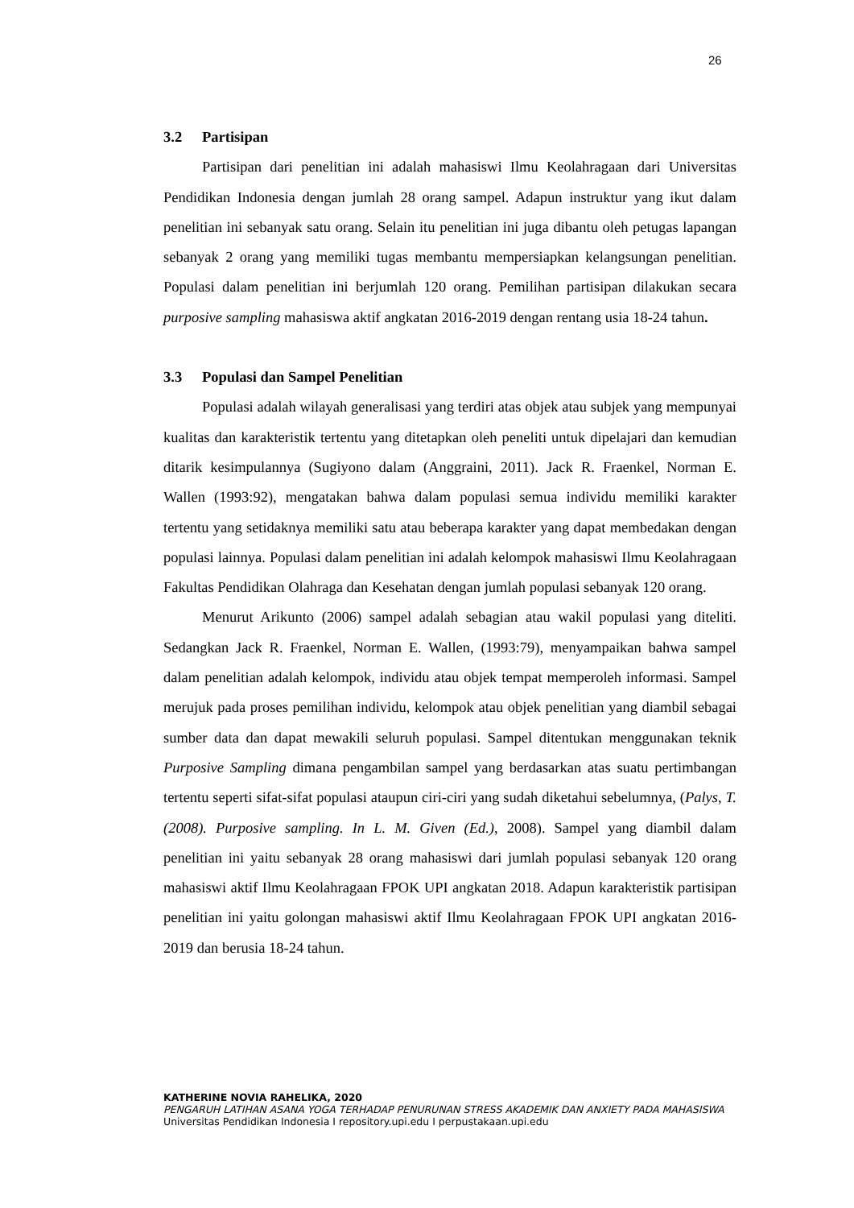26
3.2 Partisipan
Partisipan dari penelitian ini adalah mahasiswi Ilmu Keolahragaan dari Universitas Pendidikan Indonesia dengan jumlah 28 orang sampel. Adapun instruktur yang ikut dalam penelitian ini sebanyak satu orang. Selain itu penelitian ini juga dibantu oleh petugas lapangan sebanyak 2 orang yang memiliki tugas membantu mempersiapkan kelangsungan penelitian. Populasi dalam penelitian ini berjumlah 120 orang. Pemilihan partisipan dilakukan secara purposive sampling mahasiswa aktif angkatan 2016-2019 dengan rentang usia 18-24 tahun.
3.3 Populasi dan Sampel Penelitian
Populasi adalah wilayah generalisasi yang terdiri atas objek atau subjek yang mempunyai kualitas dan karakteristik tertentu yang ditetapkan oleh peneliti untuk dipelajari dan kemudian ditarik kesimpulannya (Sugiyono dalam (Anggraini, 2011). Jack R. Fraenkel, Norman E. Wallen (1993:92), mengatakan bahwa dalam populasi semua individu memiliki karakter tertentu yang setidaknya memiliki satu atau beberapa karakter yang dapat membedakan dengan populasi lainnya. Populasi dalam penelitian ini adalah kelompok mahasiswi Ilmu Keolahragaan Fakultas Pendidikan Olahraga dan Kesehatan dengan jumlah populasi sebanyak 120 orang.
Menurut Arikunto (2006) sampel adalah sebagian atau wakil populasi yang diteliti. Sedangkan Jack R. Fraenkel, Norman E. Wallen, (1993:79), menyampaikan bahwa sampel dalam penelitian adalah kelompok, individu atau objek tempat memperoleh informasi. Sampel merujuk pada proses pemilihan individu, kelompok atau objek penelitian yang diambil sebagai sumber data dan dapat mewakili seluruh populasi. Sampel ditentukan menggunakan teknik Purposive Sampling dimana pengambilan sampel yang berdasarkan atas suatu pertimbangan tertentu seperti sifat-sifat populasi ataupun ciri-ciri yang sudah diketahui sebelumnya, (Palys, T. (2008). Purposive sampling. In L. M. Given (Ed.), 2008). Sampel yang diambil dalam penelitian ini yaitu sebanyak 28 orang mahasiswi dari jumlah populasi sebanyak 120 orang mahasiswi aktif Ilmu Keolahragaan FPOK UPI angkatan 2018. Adapun karakteristik partisipan penelitian ini yaitu golongan mahasiswi aktif Ilmu Keolahragaan FPOK UPI angkatan 2016-2019 dan berusia 18-24 tahun.
KATHERINE NOVIA RAHELIKA, 2020
PENGARUH LATIHAN ASANA YOGA TERHADAP PENURUNAN STRESS AKADEMIK DAN ANXIETY PADA MAHASISWA
Universitas Pendidikan Indonesia I repository.upi.edu I perpustakaan.upi.edu